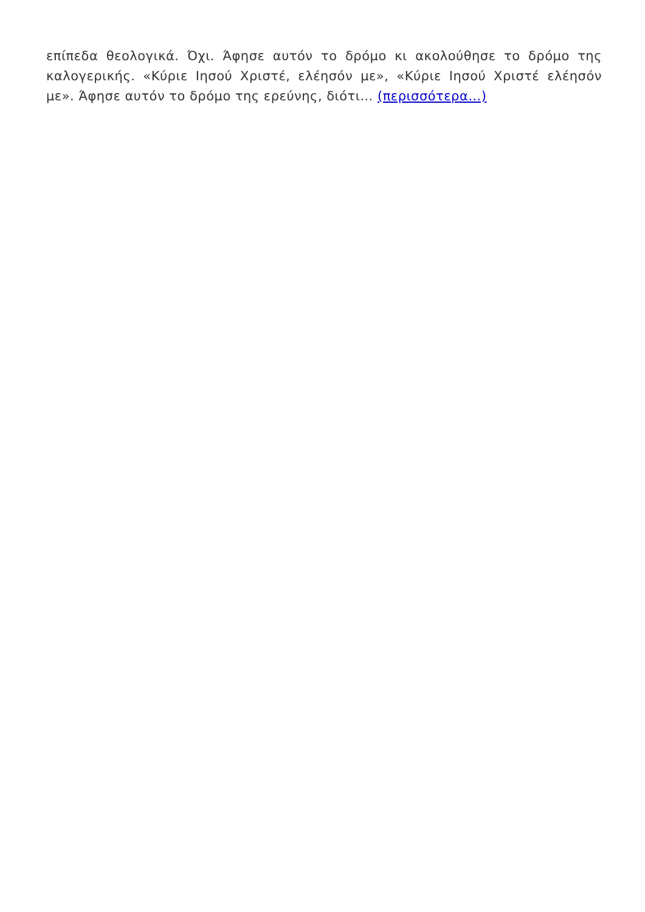επίπεδα θεολογικά. Όχι. Άφησε αυτόν το δρόμο κι ακολούθησε το δρόμο της καλογερικής. «Κύριε Ιησού Χριστέ, ελέησόν με», «Κύριε Ιησού Χριστέ ελέησόν με». Άφησε αυτόν το δρόμο της ερεύνης, διότι… (περισσότερα…)